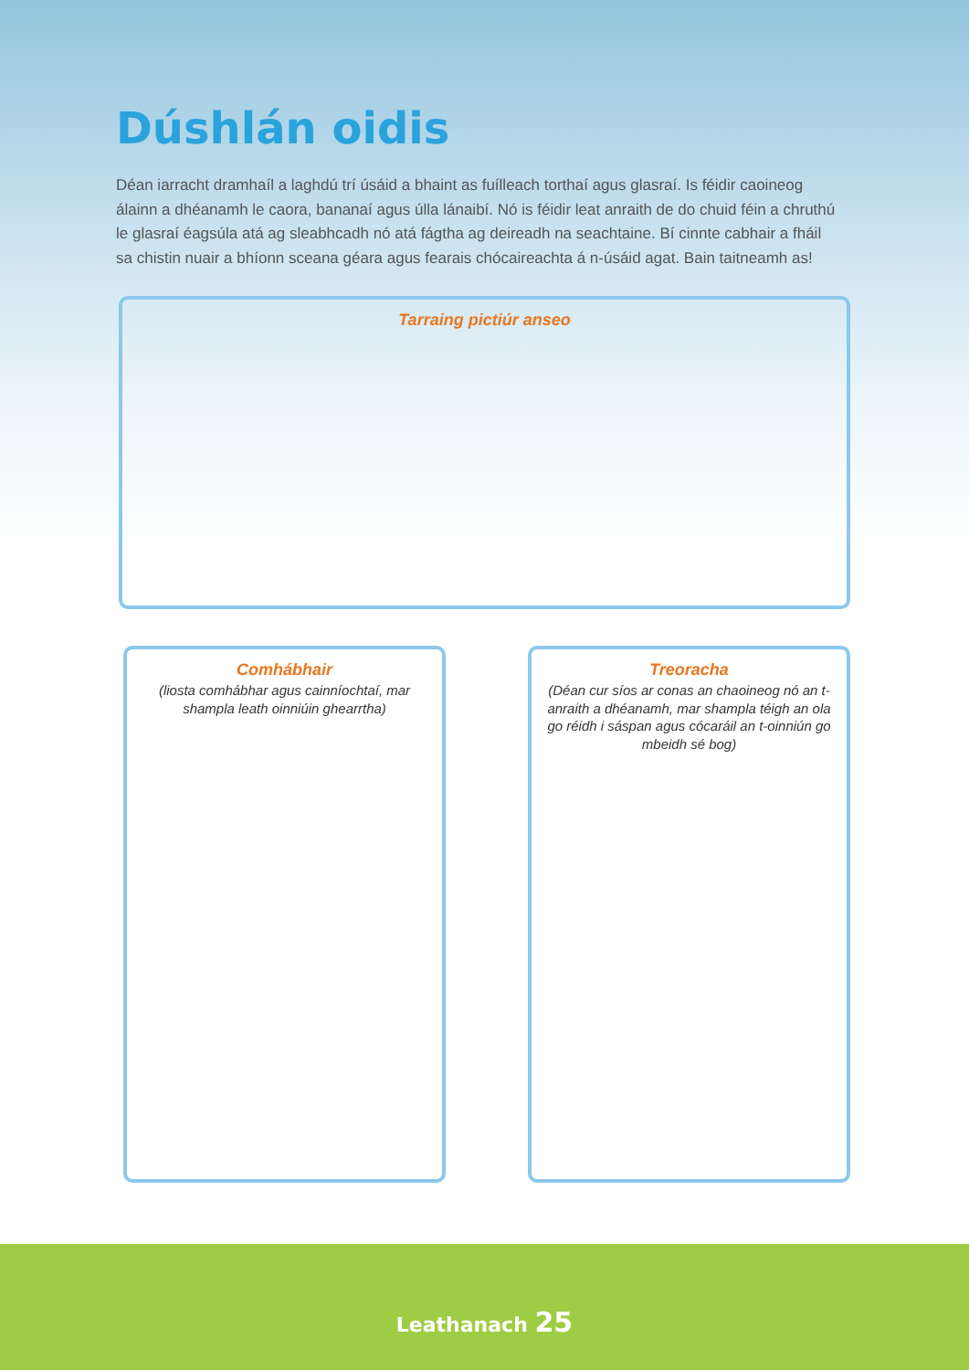Dúshlán oidis
Déan iarracht dramhaíl a laghdú trí úsáid a bhaint as fuílleach torthaí agus glasraí. Is féidir caoineog álainn a dhéanamh le caora, bananaí agus úlla lánaibí. Nó is féidir leat anraith de do chuid féin a chruthú le glasraí éagsúla atá ag sleabhcadh nó atá fágtha ag deireadh na seachtaine. Bí cinnte cabhair a fháil sa chistin nuair a bhíonn sceana géara agus fearais chócaireachta á n-úsáid agat. Bain taitneamh as!
Tarraing pictiúr anseo
Comhábhair
(liosta comhábhar agus cainníochtaí, mar shampla leath oinniúin ghearrtha)
Treoracha
(Déan cur síos ar conas an chaoineog nó an t-anraith a dhéanamh, mar shampla téigh an ola go réidh i sáspan agus cócaráil an t-oinniún go mbeidh sé bog)
Leathanach 25